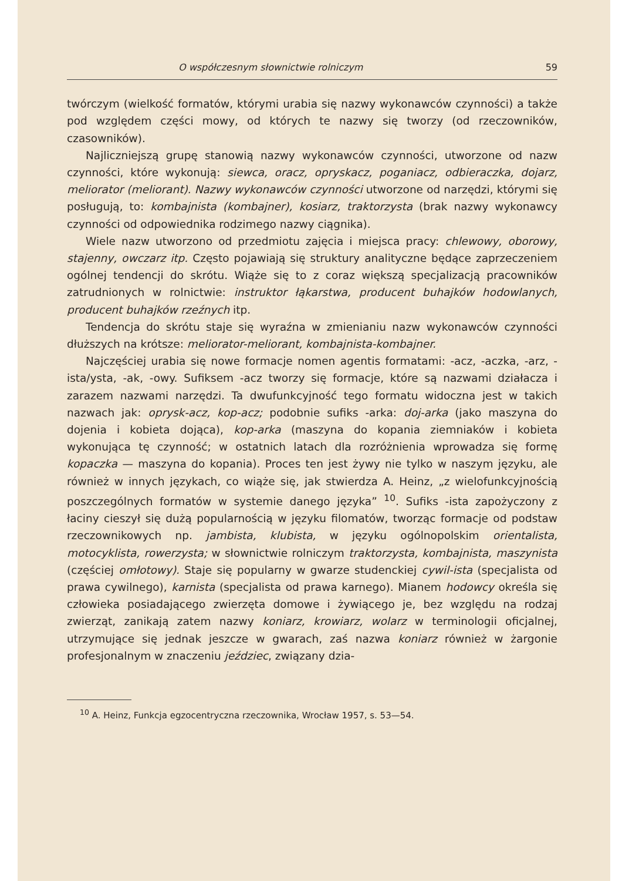O współczesnym słownictwie rolniczym 59
twórczym (wielkość formatów, którymi urabia się nazwy wykonawców czynności) a także pod względem części mowy, od których te nazwy się tworzy (od rzeczowników, czasowników).
Najliczniejszą grupę stanowią nazwy wykonawców czynności, utworzone od nazw czynności, które wykonują: siewca, oracz, opryskacz, poganiacz, odbieraczka, dojarz, meliorator (meliorant). Nazwy wykonawców czynności utworzone od narzędzi, którymi się posługują, to: kombajnista (kombajner), kosiarz, traktorzysta (brak nazwy wykonawcy czynności od odpowiednika rodzimego nazwy ciągnika).
Wiele nazw utworzono od przedmiotu zajęcia i miejsca pracy: chlewowy, oborowy, stajenny, owczarz itp. Często pojawiają się struktury analityczne będące zaprzeczeniem ogólnej tendencji do skrótu. Wiąże się to z coraz większą specjalizacją pracowników zatrudnionych w rolnictwie: instruktor łąkarstwa, producent buhajków hodowlanych, producent buhajków rzeźnych itp.
Tendencja do skrótu staje się wyraźna w zmienianiu nazw wykonawców czynności dłuższych na krótsze: meliorator-meliorant, kombajnista-kombajner.
Najczęściej urabia się nowe formacje nomen agentis formatami: -acz, -aczka, -arz, -ista/ysta, -ak, -owy. Sufiksem -acz tworzy się formacje, które są nazwami działacza i zarazem nazwami narzędzi. Ta dwufunkcyjność tego formatu widoczna jest w takich nazwach jak: oprysk-acz, kop-acz; podobnie sufiks -arka: doj-arka (jako maszyna do dojenia i kobieta dojąca), kop-arka (maszyna do kopania ziemniaków i kobieta wykonująca tę czynność; w ostatnich latach dla rozróżnienia wprowadza się formę kopaczka — maszyna do kopania). Proces ten jest żywy nie tylko w naszym języku, ale również w innych językach, co wiąże się, jak stwierdza A. Heinz, „z wielofunkcyjnością poszczególnych formatów w systemie danego języka” <sup>10</sup>. Sufiks -ista zapożyczony z łaciny cieszył się dużą popularnością w języku filomatów, tworząc formacje od podstaw rzeczownikowych np. jambista, klubista, w języku ogólnopolskim orientalista, motocyklista, rowerzysta; w słownictwie rolniczym traktorzysta, kombajnista, maszynista (częściej omłotowy). Staje się popularny w gwarze studenckiej cywil-ista (specjalista od prawa cywilnego), karnista (specjalista od prawa karnego). Mianem hodowcy określa się człowieka posiadającego zwierzęta domowe i żywiącego je, bez względu na rodzaj zwierząt, zanikają zatem nazwy koniarz, krowiarz, wolarz w terminologii oficjalnej, utrzymujące się jednak jeszcze w gwarach, zaś nazwa koniarz również w żargonie profesjonalnym w znaczeniu jeździec, związany dzia-
<sup>10</sup> A. Heinz, Funkcja egzocentryczna rzeczownika, Wrocław 1957, s. 53—54.